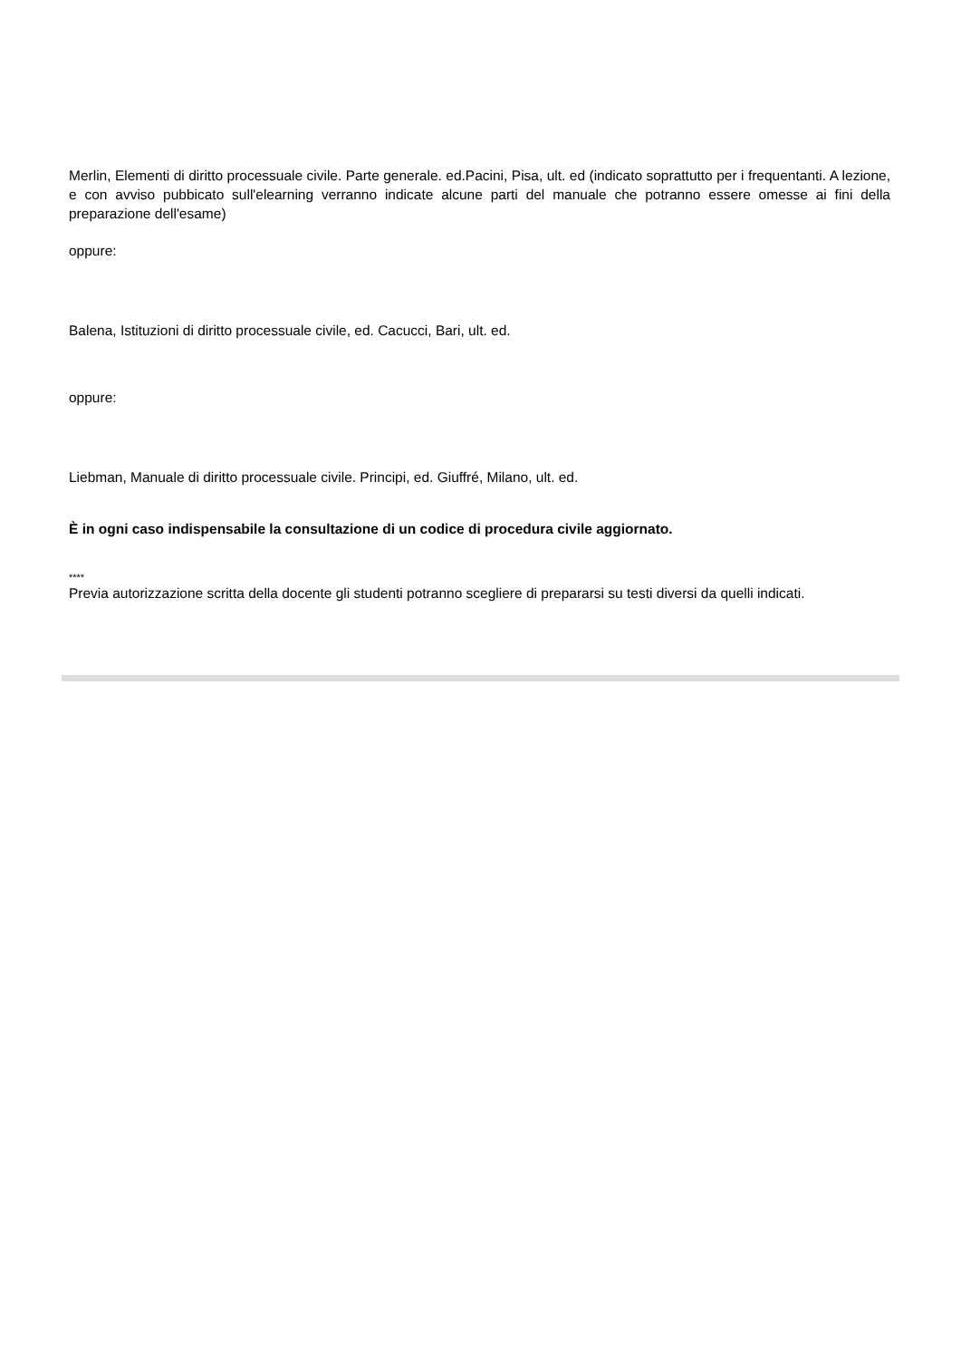Merlin, Elementi di diritto processuale civile. Parte generale. ed.Pacini, Pisa, ult. ed (indicato soprattutto per i frequentanti. A lezione, e con avviso pubbicato sull'elearning verranno indicate alcune parti del manuale che potranno essere omesse ai fini della preparazione dell'esame)
oppure:
Balena, Istituzioni di diritto processuale civile, ed. Cacucci, Bari, ult. ed.
oppure:
Liebman, Manuale di diritto processuale civile. Principi, ed. Giuffré, Milano, ult. ed.
È in ogni caso indispensabile la consultazione di un codice di procedura civile aggiornato.
****
Previa autorizzazione scritta della docente gli studenti potranno scegliere di prepararsi su testi diversi da quelli indicati.